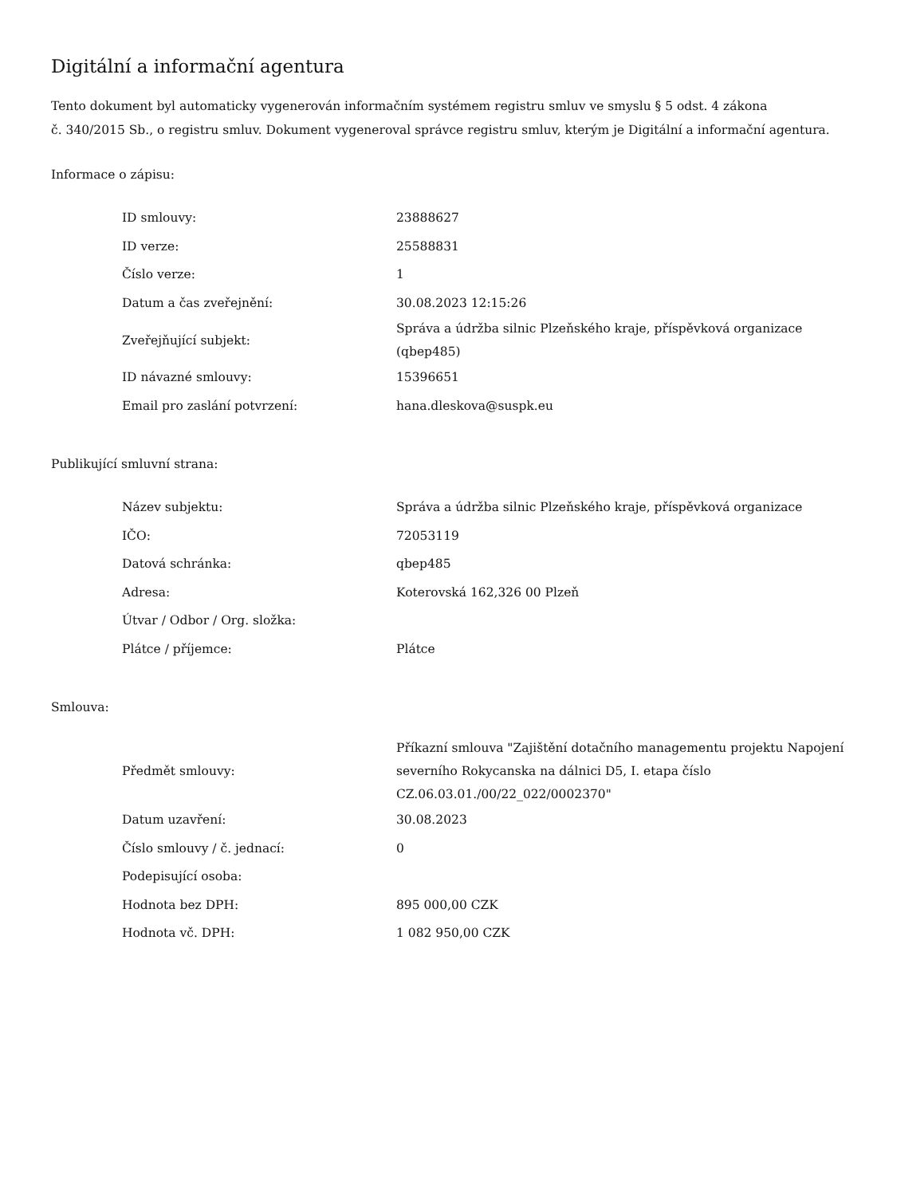Digitální a informační agentura
Tento dokument byl automaticky vygenerován informačním systémem registru smluv ve smyslu § 5 odst. 4 zákona
č. 340/2015 Sb., o registru smluv. Dokument vygeneroval správce registru smluv, kterým je Digitální a informační agentura.
Informace o zápisu:
| ID smlouvy: | 23888627 |
| ID verze: | 25588831 |
| Číslo verze: | 1 |
| Datum a čas zveřejnění: | 30.08.2023 12:15:26 |
| Zveřejňující subjekt: | Správa a údržba silnic Plzeňského kraje, příspěvková organizace (qbep485) |
| ID návazné smlouvy: | 15396651 |
| Email pro zaslání potvrzení: | hana.dleskova@suspk.eu |
Publikující smluvní strana:
| Název subjektu: | Správa a údržba silnic Plzeňského kraje, příspěvková organizace |
| IČO: | 72053119 |
| Datová schránka: | qbep485 |
| Adresa: | Koterovská 162,326 00 Plzeň |
| Útvar / Odbor / Org. složka: | |
| Plátce / příjemce: | Plátce |
Smlouva:
| Předmět smlouvy: | Příkazní smlouva "Zajištění dotačního managementu projektu Napojení severního Rokycanska na dálnici D5, I. etapa číslo CZ.06.03.01./00/22_022/0002370" |
| Datum uzavření: | 30.08.2023 |
| Číslo smlouvy / č. jednací: | 0 |
| Podepisující osoba: | |
| Hodnota bez DPH: | 895 000,00 CZK |
| Hodnota vč. DPH: | 1 082 950,00 CZK |